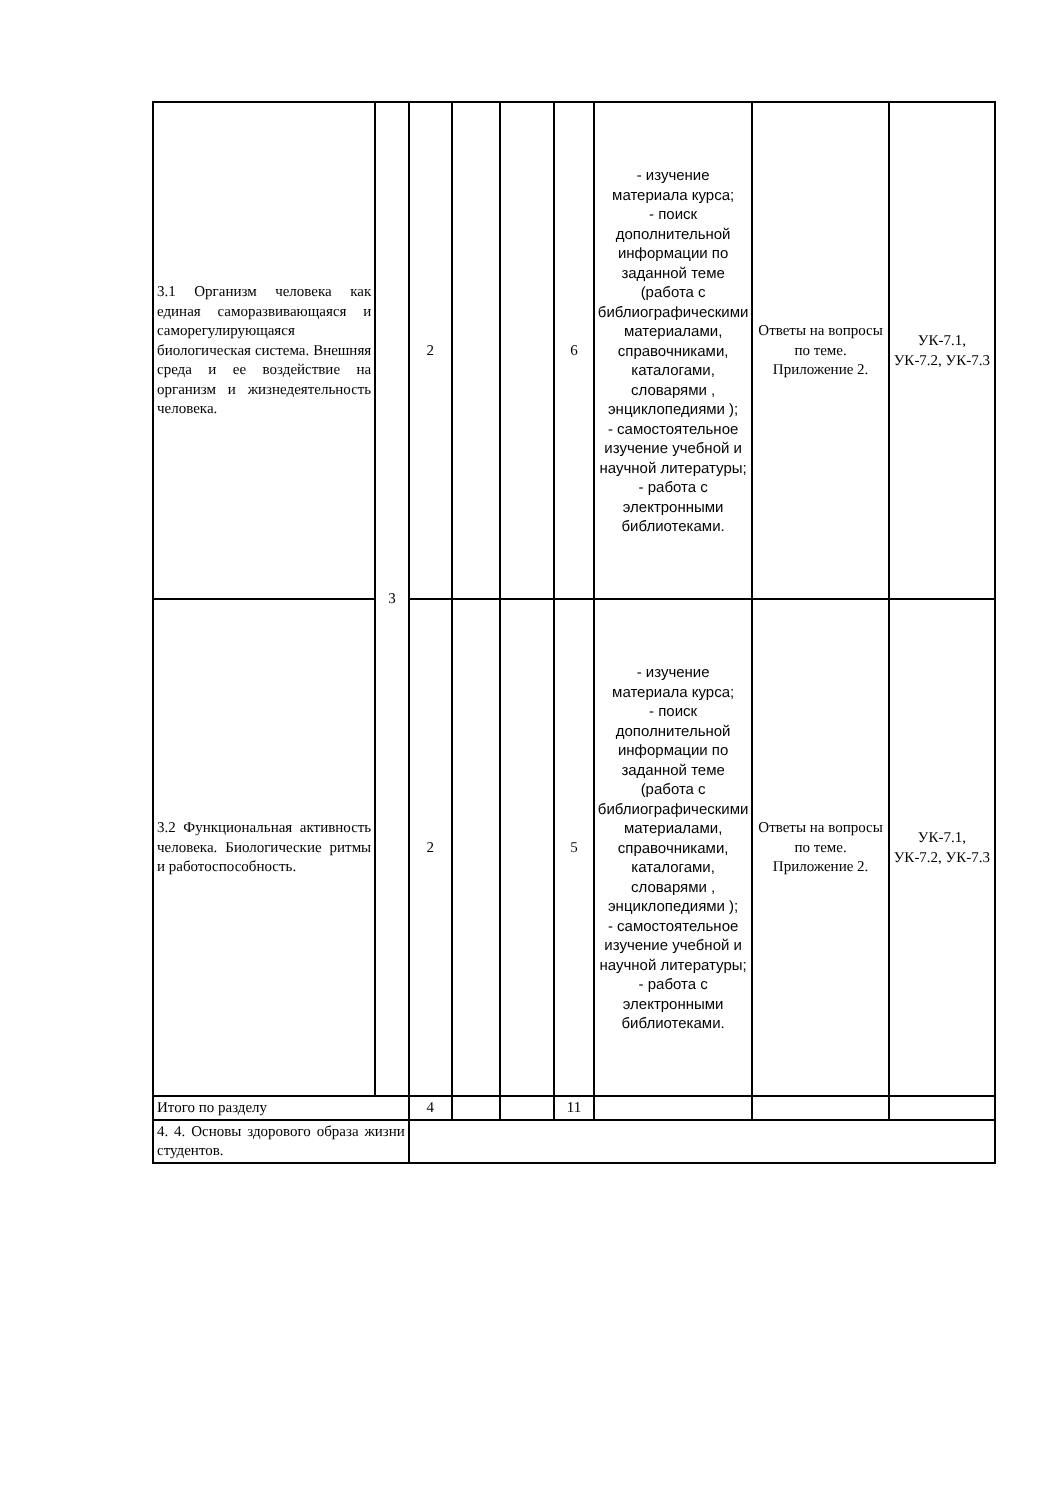| 3.1 Организм человека как единая саморазвивающаяся и саморегулирующаяся биологическая система. Внешняя среда и ее воздействие на организм и жизнедеятельность человека. | 3 | 2 | | | 6 | - изучение материала курса; - поиск дополнительной информации по заданной теме (работа с библиографическими материалами, справочниками, каталогами, словарями , энциклопедиями ); - самостоятельное изучение учебной и научной литературы; - работа с электронными библиотеками. | Ответы на вопросы по теме. Приложение 2. | УК-7.1, УК-7.2, УК-7.3 |
| 3.2 Функциональная активность человека. Биологические ритмы и работоспособность. | | 2 | | | 5 | - изучение материала курса; - поиск дополнительной информации по заданной теме (работа с библиографическими материалами, справочниками, каталогами, словарями , энциклопедиями ); - самостоятельное изучение учебной и научной литературы; - работа с электронными библиотеками. | Ответы на вопросы по теме. Приложение 2. | УК-7.1, УК-7.2, УК-7.3 |
| Итого по разделу | | 4 | | | 11 | | | |
| 4. 4. Основы здорового образа жизни студентов. | | | | | | | | |